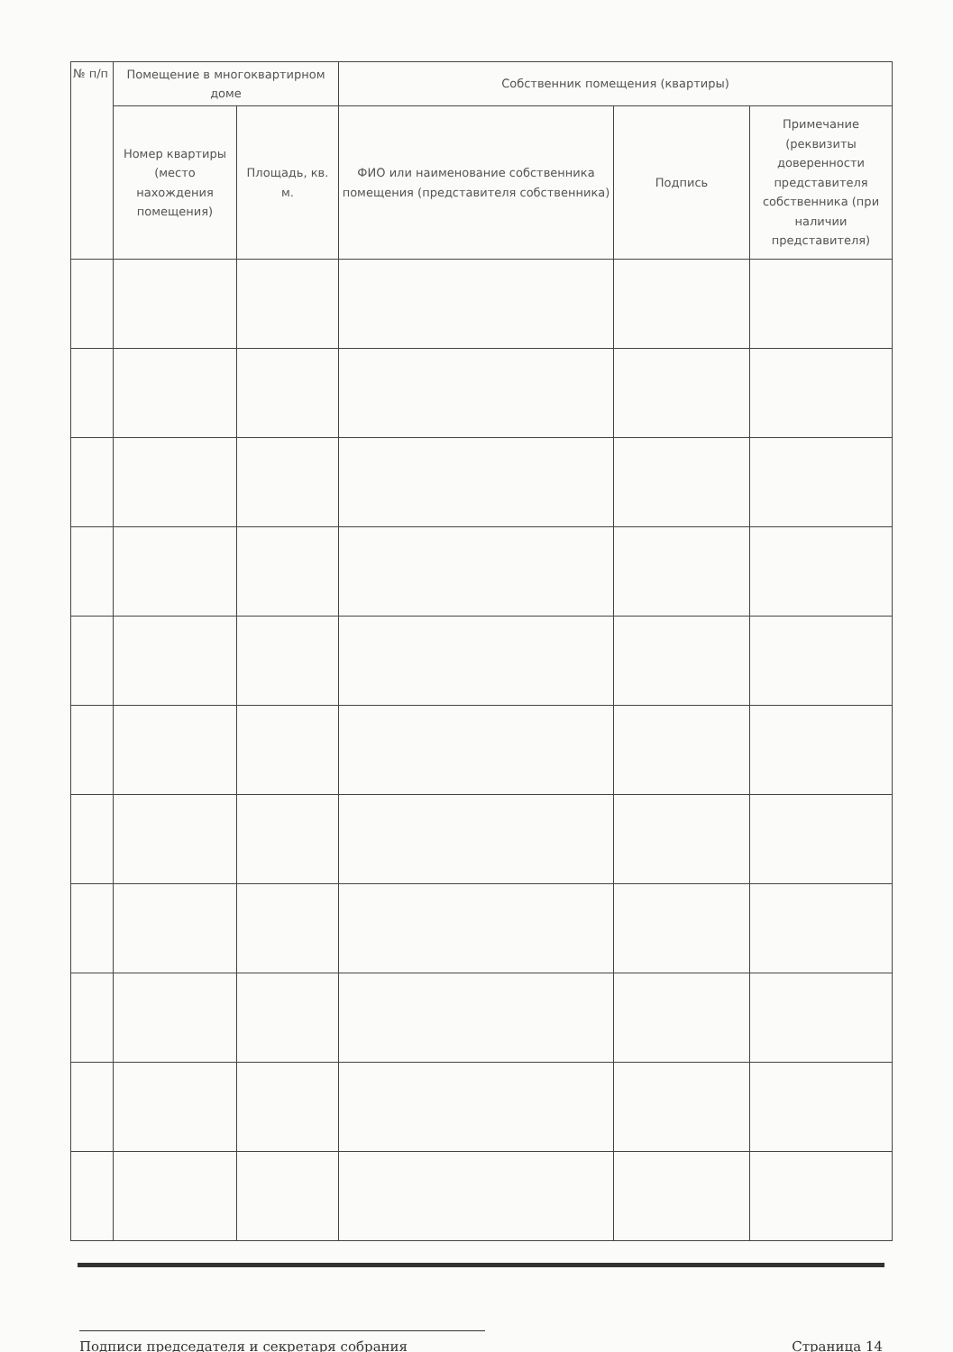| № п/п | Помещение в многоквартирном доме | | Собственник помещения (квартиры) | | |
| --- | --- | --- | --- | --- | --- |
| | Номер квартиры (место нахождения помещения) | Площадь, кв. м. | ФИО или наименование собственника помещения (представителя собственника) | Подпись | Примечание (реквизиты доверенности представителя собственника (при наличии представителя) |
Подписи председателя и секретаря собрания Страница 14